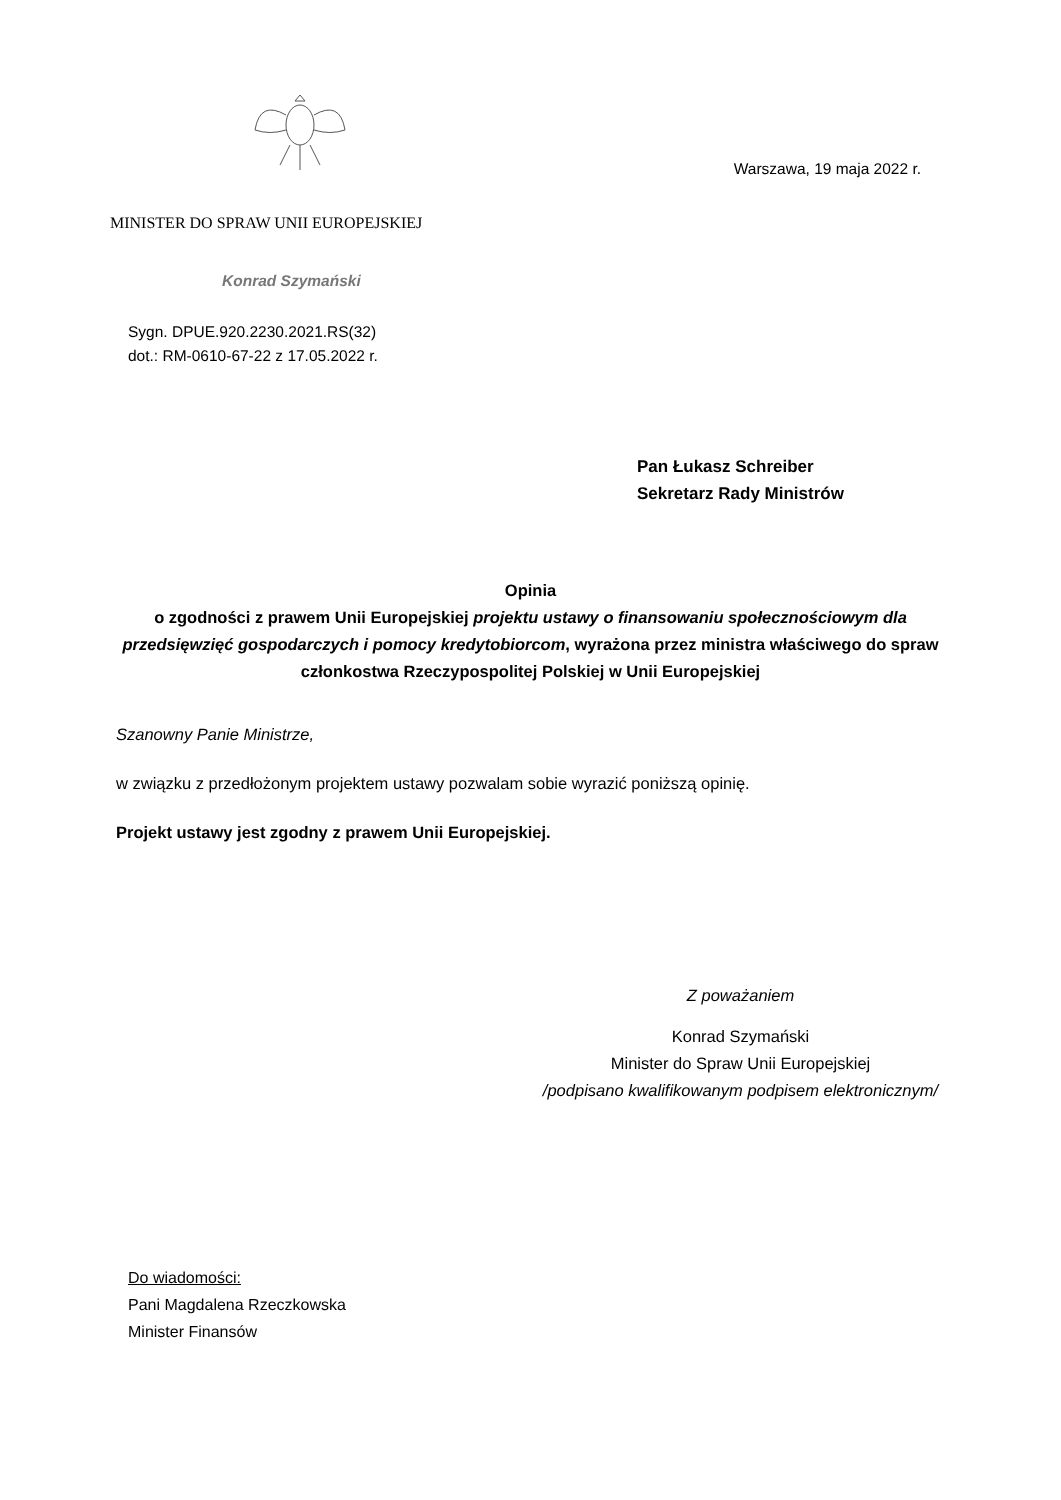Warszawa, 19 maja 2022 r.
MINISTER DO SPRAW UNII EUROPEJSKIEJ
Konrad Szymański
Sygn. DPUE.920.2230.2021.RS(32)
dot.: RM-0610-67-22 z 17.05.2022 r.
Pan Łukasz Schreiber
Sekretarz Rady Ministrów
Opinia
o zgodności z prawem Unii Europejskiej projektu ustawy o finansowaniu społecznościowym dla przedsięwzięć gospodarczych i pomocy kredytobiorcom, wyrażona przez ministra właściwego do spraw członkostwa Rzeczypospolitej Polskiej w Unii Europejskiej
Szanowny Panie Ministrze,
w związku z przedłożonym projektem ustawy pozwalam sobie wyrazić poniższą opinię.
Projekt ustawy jest zgodny z prawem Unii Europejskiej.
Z poważaniem
Konrad Szymański
Minister do Spraw Unii Europejskiej
/podpisano kwalifikowanym podpisem elektronicznym/
Do wiadomości:
Pani Magdalena Rzeczkowska
Minister Finansów